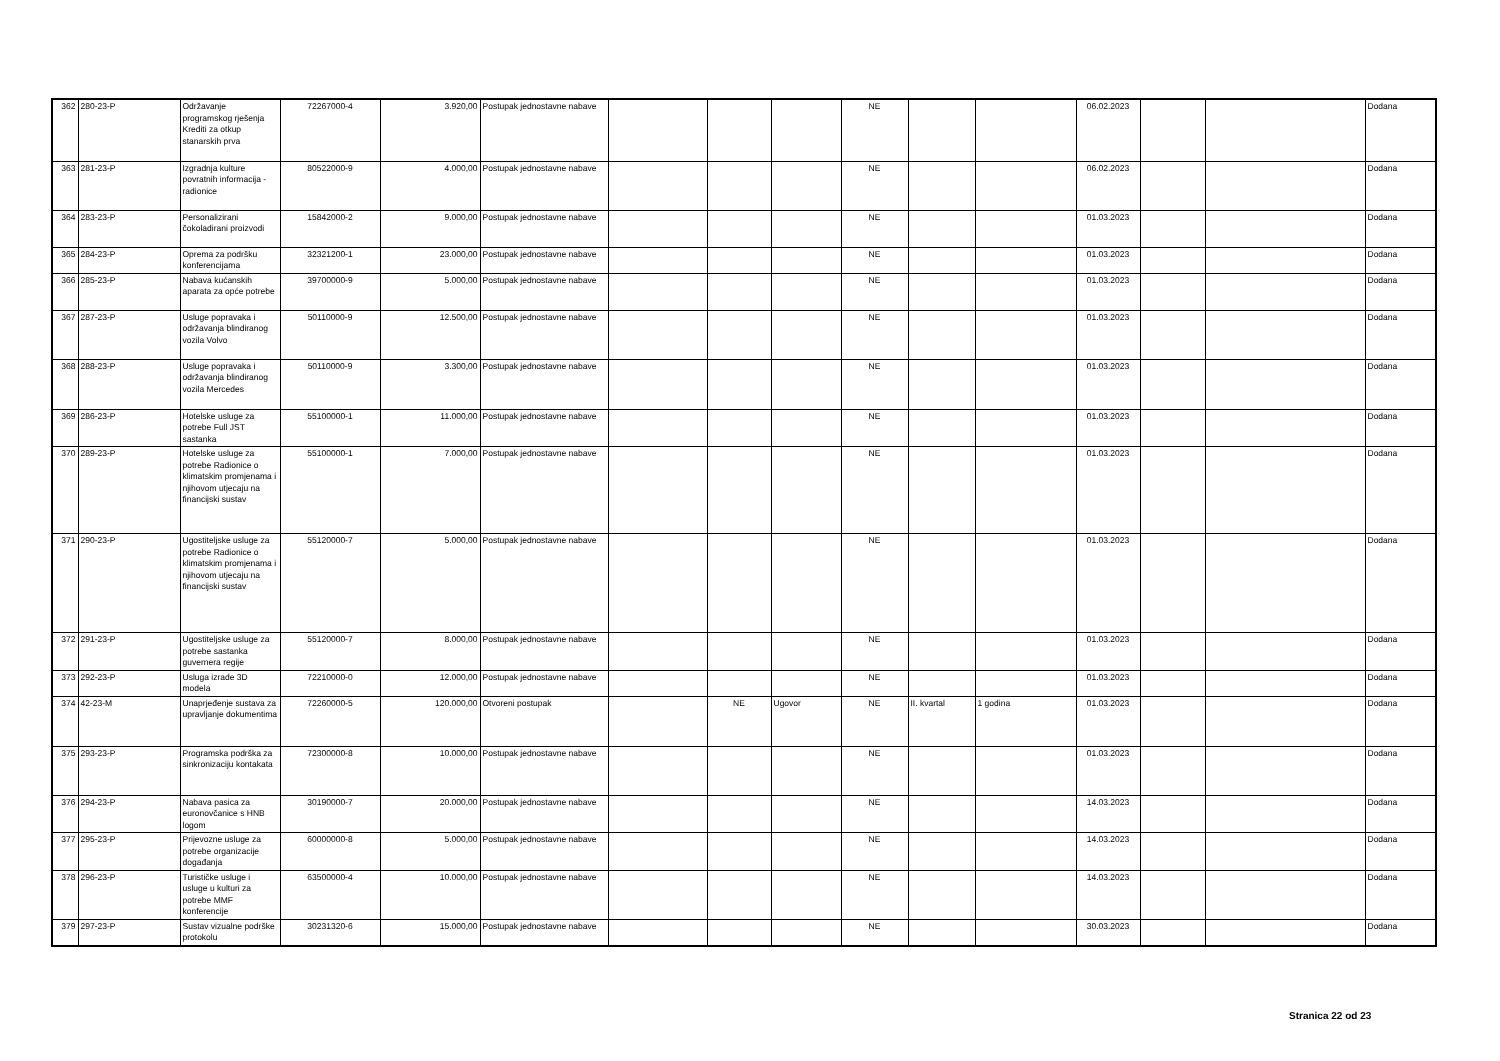| 362 | 280-23-P | Održavanje programskog rješenja Krediti za otkup stanarskih prva | 72267000-4 | 3.920,00 | Postupak jednostavne nabave | | | | NE | | | 06.02.2023 | | | Dodana |
| 363 | 281-23-P | Izgradnja kulture povratnih informacija - radionice | 80522000-9 | 4.000,00 | Postupak jednostavne nabave | | | | NE | | | 06.02.2023 | | | Dodana |
| 364 | 283-23-P | Personalizirani čokoladirani proizvodi | 15842000-2 | 9.000,00 | Postupak jednostavne nabave | | | | NE | | | 01.03.2023 | | | Dodana |
| 365 | 284-23-P | Oprema za podršku konferencijama | 32321200-1 | 23.000,00 | Postupak jednostavne nabave | | | | NE | | | 01.03.2023 | | | Dodana |
| 366 | 285-23-P | Nabava kućanskih aparata za opće potrebe | 39700000-9 | 5.000,00 | Postupak jednostavne nabave | | | | NE | | | 01.03.2023 | | | Dodana |
| 367 | 287-23-P | Usluge popravaka i održavanja blindiranog vozila Volvo | 50110000-9 | 12.500,00 | Postupak jednostavne nabave | | | | NE | | | 01.03.2023 | | | Dodana |
| 368 | 288-23-P | Usluge popravaka i održavanja blindiranog vozila Mercedes | 50110000-9 | 3.300,00 | Postupak jednostavne nabave | | | | NE | | | 01.03.2023 | | | Dodana |
| 369 | 286-23-P | Hotelske usluge za potrebe Full JST sastanka | 55100000-1 | 11.000,00 | Postupak jednostavne nabave | | | | NE | | | 01.03.2023 | | | Dodana |
| 370 | 289-23-P | Hotelske usluge za potrebe Radionice o klimatskim promjenama i njihovom utjecaju na financijski sustav | 55100000-1 | 7.000,00 | Postupak jednostavne nabave | | | | NE | | | 01.03.2023 | | | Dodana |
| 371 | 290-23-P | Ugostiteljske usluge za potrebe Radionice o klimatskim promjenama i njihovom utjecaju na financijski sustav | 55120000-7 | 5.000,00 | Postupak jednostavne nabave | | | | NE | | | 01.03.2023 | | | Dodana |
| 372 | 291-23-P | Ugostiteljske usluge za potrebe sastanka guvernera regije | 55120000-7 | 8.000,00 | Postupak jednostavne nabave | | | | NE | | | 01.03.2023 | | | Dodana |
| 373 | 292-23-P | Usluga izrade 3D modela | 72210000-0 | 12.000,00 | Postupak jednostavne nabave | | | | NE | | | 01.03.2023 | | | Dodana |
| 374 | 42-23-M | Unaprjeđenje sustava za upravljanje dokumentima | 72260000-5 | 120.000,00 | Otvoreni postupak | | NE | Ugovor | NE | II. kvartal | 1 godina | 01.03.2023 | | | Dodana |
| 375 | 293-23-P | Programska podrška za sinkronizaciju kontakata | 72300000-8 | 10.000,00 | Postupak jednostavne nabave | | | | NE | | | 01.03.2023 | | | Dodana |
| 376 | 294-23-P | Nabava pasica za euronovčanice s HNB logom | 30190000-7 | 20.000,00 | Postupak jednostavne nabave | | | | NE | | | 14.03.2023 | | | Dodana |
| 377 | 295-23-P | Prijevozne usluge za potrebe organizacije događanja | 60000000-8 | 5.000,00 | Postupak jednostavne nabave | | | | NE | | | 14.03.2023 | | | Dodana |
| 378 | 296-23-P | Turističke usluge i usluge u kulturi za potrebe MMF konferencije | 63500000-4 | 10.000,00 | Postupak jednostavne nabave | | | | NE | | | 14.03.2023 | | | Dodana |
| 379 | 297-23-P | Sustav vizualne podrške protokolu | 30231320-6 | 15.000,00 | Postupak jednostavne nabave | | | | NE | | | 30.03.2023 | | | Dodana |
Stranica 22 od 23